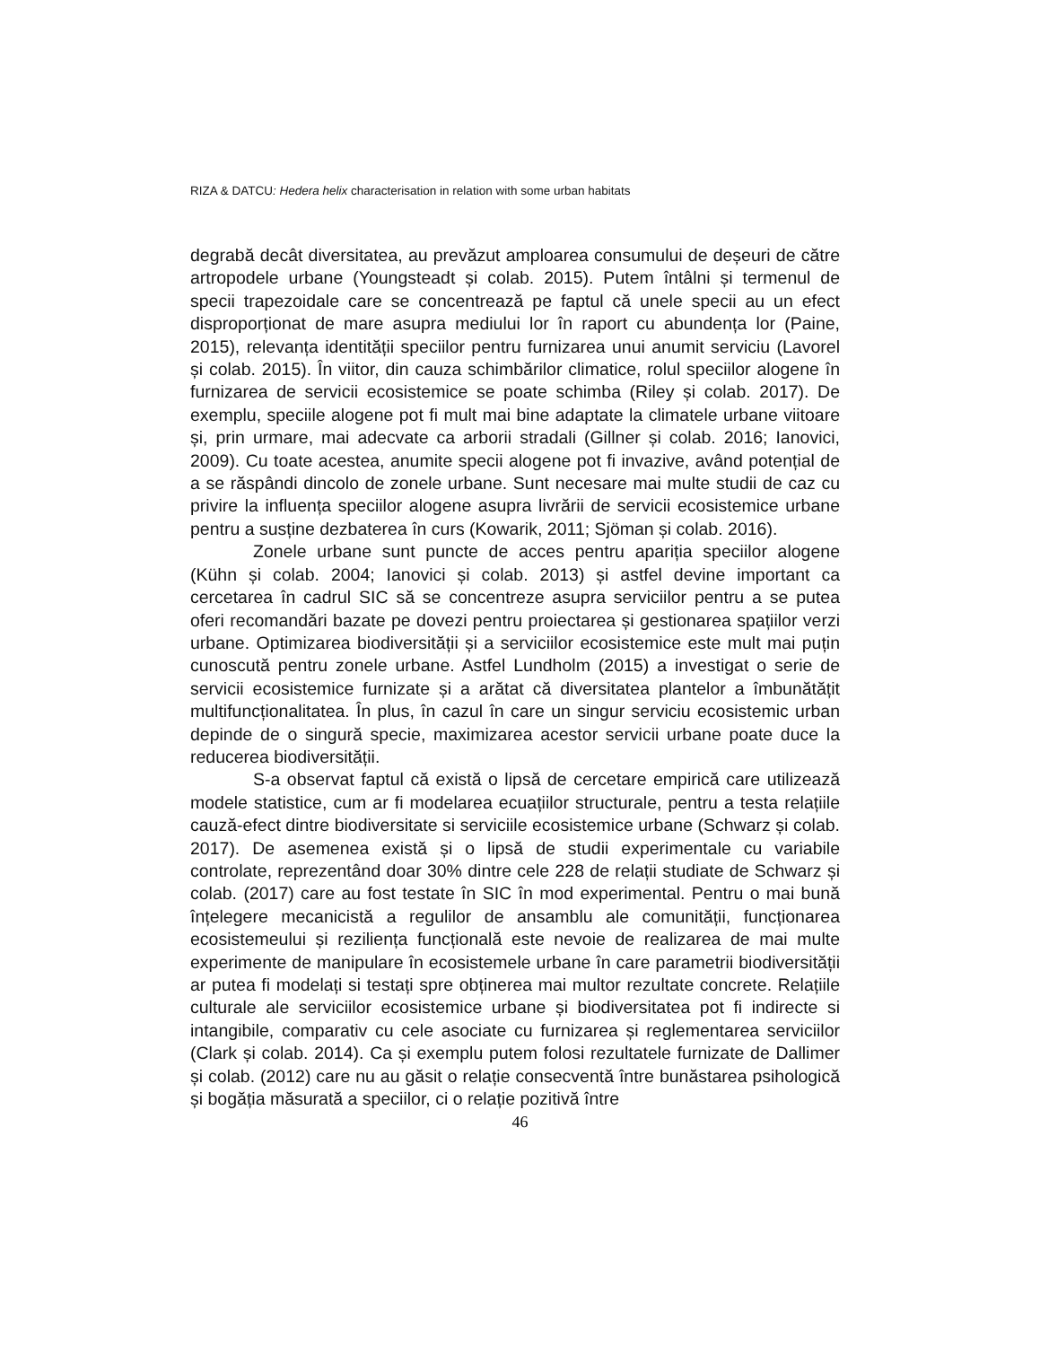RIZA & DATCU: Hedera helix characterisation in relation with some urban habitats
degrabă decât diversitatea, au prevăzut amploarea consumului de deșeuri de către artropodele urbane (Youngsteadt și colab. 2015). Putem întâlni și termenul de specii trapezoidale care se concentrează pe faptul că unele specii au un efect disproporționat de mare asupra mediului lor în raport cu abundența lor (Paine, 2015), relevanța identității speciilor pentru furnizarea unui anumit serviciu (Lavorel și colab. 2015). În viitor, din cauza schimbărilor climatice, rolul speciilor alogene în furnizarea de servicii ecosistemice se poate schimba (Riley și colab. 2017). De exemplu, speciile alogene pot fi mult mai bine adaptate la climatele urbane viitoare și, prin urmare, mai adecvate ca arborii stradali (Gillner și colab. 2016; Ianovici, 2009). Cu toate acestea, anumite specii alogene pot fi invazive, având potențial de a se răspândi dincolo de zonele urbane. Sunt necesare mai multe studii de caz cu privire la influența speciilor alogene asupra livrării de servicii ecosistemice urbane pentru a susține dezbaterea în curs (Kowarik, 2011; Sjöman și colab. 2016).
Zonele urbane sunt puncte de acces pentru apariția speciilor alogene (Kühn și colab. 2004; Ianovici și colab. 2013) și astfel devine important ca cercetarea în cadrul SIC să se concentreze asupra serviciilor pentru a se putea oferi recomandări bazate pe dovezi pentru proiectarea și gestionarea spațiilor verzi urbane. Optimizarea biodiversității și a serviciilor ecosistemice este mult mai puțin cunoscută pentru zonele urbane. Astfel Lundholm (2015) a investigat o serie de servicii ecosistemice furnizate și a arătat că diversitatea plantelor a îmbunătățit multifuncționalitatea. În plus, în cazul în care un singur serviciu ecosistemic urban depinde de o singură specie, maximizarea acestor servicii urbane poate duce la reducerea biodiversității.
S-a observat faptul că există o lipsă de cercetare empirică care utilizează modele statistice, cum ar fi modelarea ecuațiilor structurale, pentru a testa relațiile cauză-efect dintre biodiversitate si serviciile ecosistemice urbane (Schwarz și colab. 2017). De asemenea există și o lipsă de studii experimentale cu variabile controlate, reprezentând doar 30% dintre cele 228 de relații studiate de Schwarz și colab. (2017) care au fost testate în SIC în mod experimental. Pentru o mai bună înțelegere mecanicistă a regulilor de ansamblu ale comunității, funcționarea ecosistemeului și reziliența funcțională este nevoie de realizarea de mai multe experimente de manipulare în ecosistemele urbane în care parametrii biodiversității ar putea fi modelați si testați spre obținerea mai multor rezultate concrete. Relațiile culturale ale serviciilor ecosistemice urbane și biodiversitatea pot fi indirecte si intangibile, comparativ cu cele asociate cu furnizarea și reglementarea serviciilor (Clark și colab. 2014). Ca și exemplu putem folosi rezultatele furnizate de Dallimer și colab. (2012) care nu au găsit o relație consecventă între bunăstarea psihologică și bogăția măsurată a speciilor, ci o relație pozitivă între
46